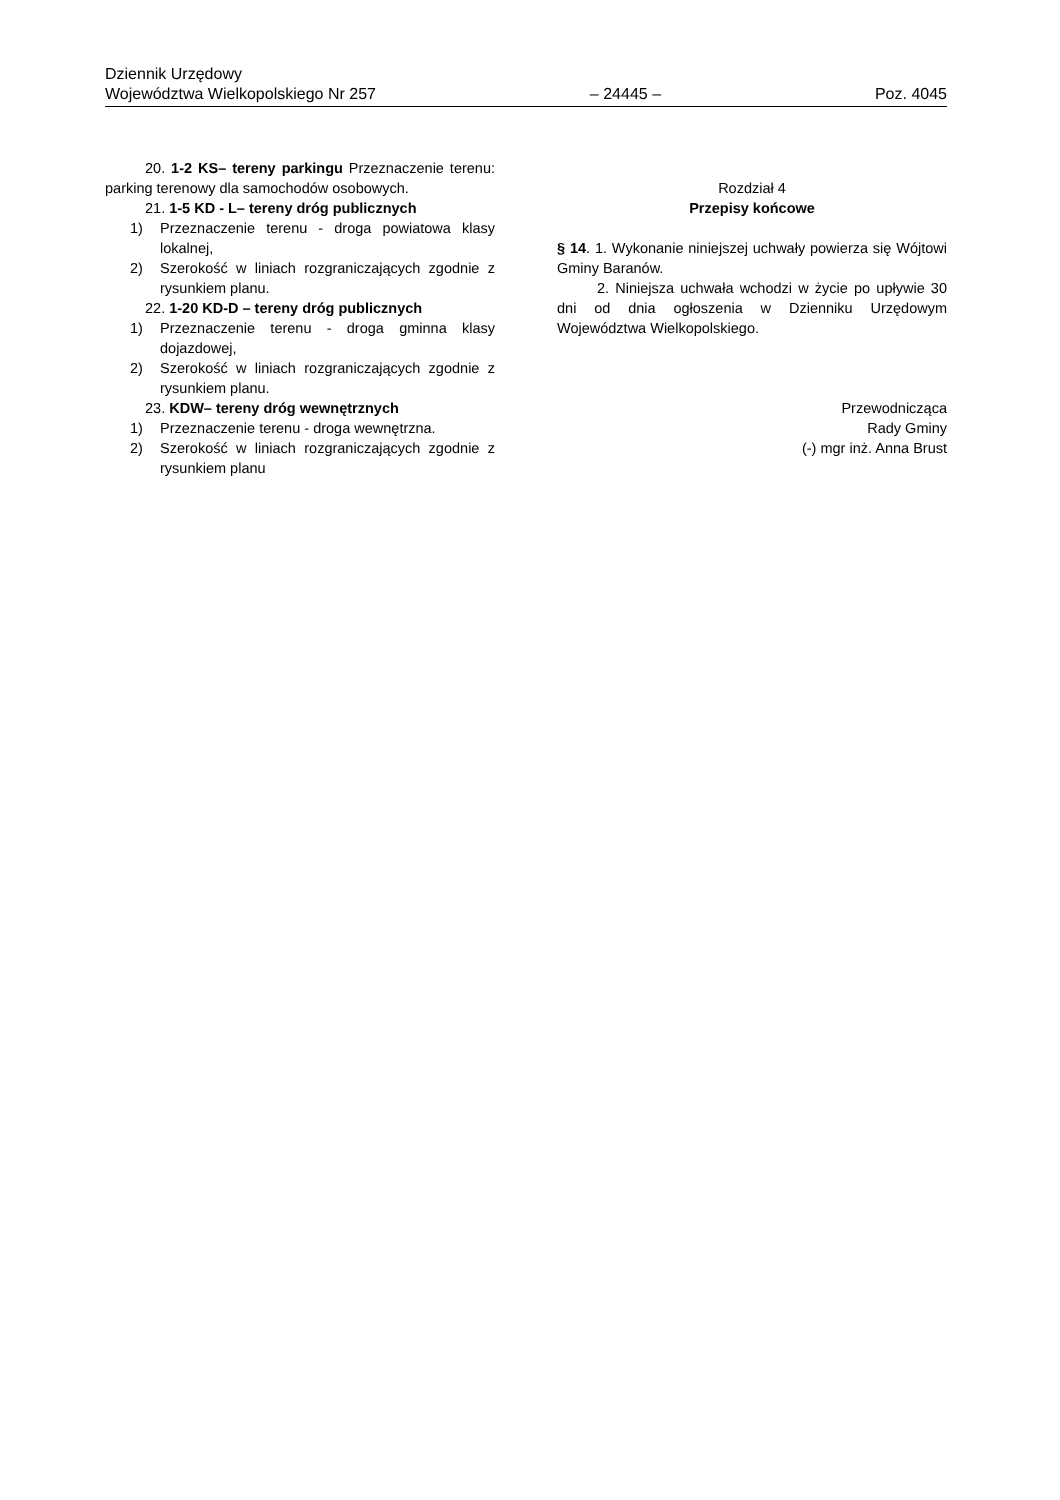Dziennik Urzędowy
Województwa Wielkopolskiego Nr 257 – 24445 – Poz. 4045
20. 1-2 KS– tereny parkingu Przeznaczenie terenu: parking terenowy dla samochodów osobowych.
21. 1-5 KD - L– tereny dróg publicznych
1) Przeznaczenie terenu - droga powiatowa klasy lokalnej,
2) Szerokość w liniach rozgraniczających zgodnie z rysunkiem planu.
22. 1-20 KD-D – tereny dróg publicznych
1) Przeznaczenie terenu - droga gminna klasy dojazdowej,
2) Szerokość w liniach rozgraniczających zgodnie z rysunkiem planu.
23. KDW– tereny dróg wewnętrznych
1) Przeznaczenie terenu - droga wewnętrzna.
2) Szerokość w liniach rozgraniczających zgodnie z rysunkiem planu
Rozdział 4
Przepisy końcowe
§ 14. 1. Wykonanie niniejszej uchwały powierza się Wójtowi Gminy Baranów.
2. Niniejsza uchwała wchodzi w życie po upływie 30 dni od dnia ogłoszenia w Dzienniku Urzędowym Województwa Wielkopolskiego.
Przewodnicząca
Rady Gminy
(-) mgr inż. Anna Brust